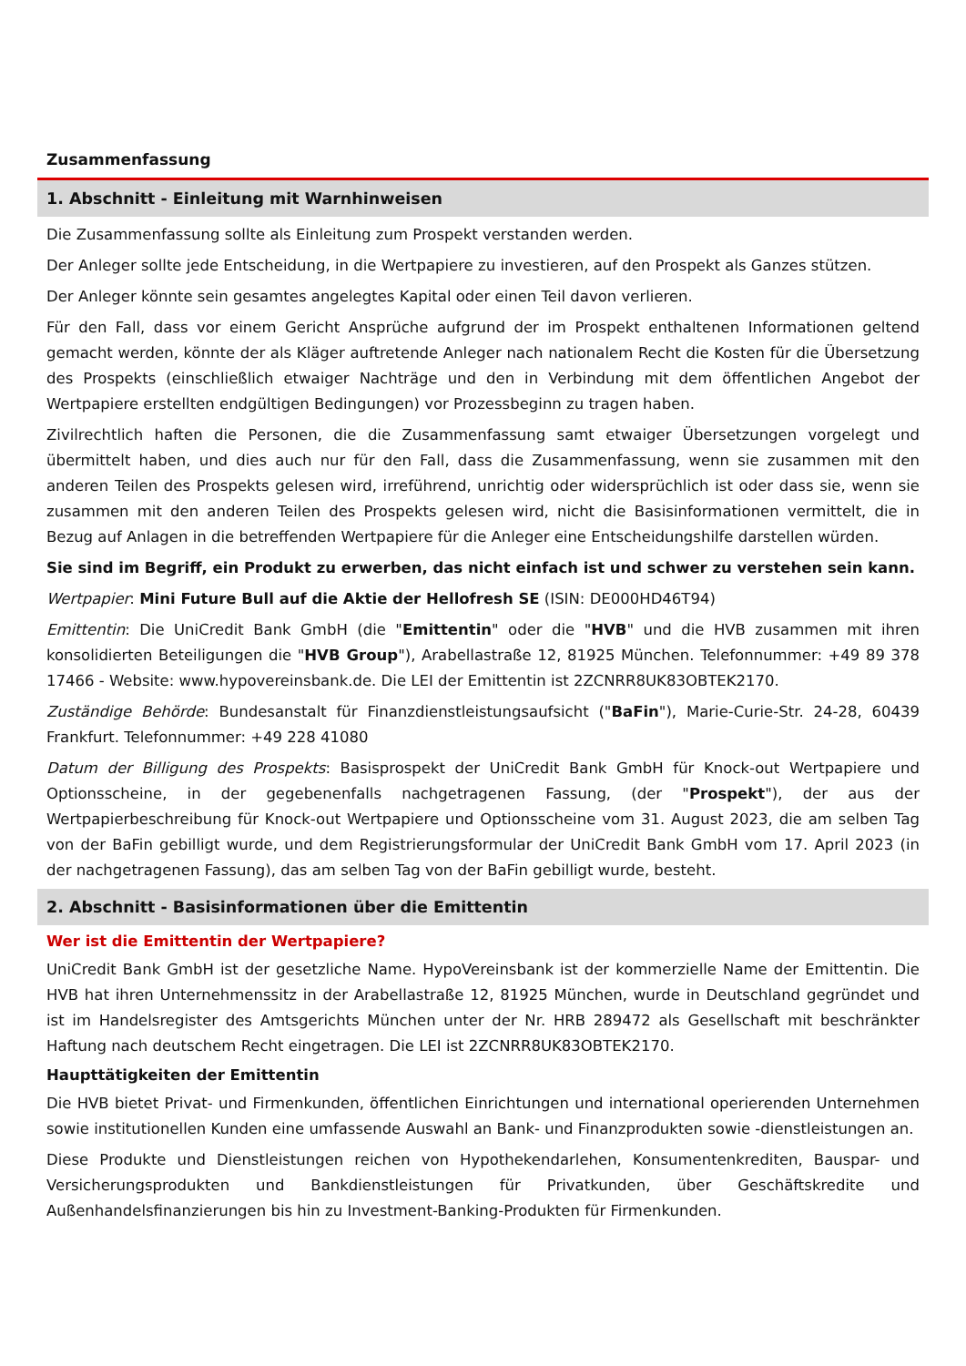Zusammenfassung
1. Abschnitt - Einleitung mit Warnhinweisen
Die Zusammenfassung sollte als Einleitung zum Prospekt verstanden werden.
Der Anleger sollte jede Entscheidung, in die Wertpapiere zu investieren, auf den Prospekt als Ganzes stützen.
Der Anleger könnte sein gesamtes angelegtes Kapital oder einen Teil davon verlieren.
Für den Fall, dass vor einem Gericht Ansprüche aufgrund der im Prospekt enthaltenen Informationen geltend gemacht werden, könnte der als Kläger auftretende Anleger nach nationalem Recht die Kosten für die Übersetzung des Prospekts (einschließlich etwaiger Nachträge und den in Verbindung mit dem öffentlichen Angebot der Wertpapiere erstellten endgültigen Bedingungen) vor Prozessbeginn zu tragen haben.
Zivilrechtlich haften die Personen, die die Zusammenfassung samt etwaiger Übersetzungen vorgelegt und übermittelt haben, und dies auch nur für den Fall, dass die Zusammenfassung, wenn sie zusammen mit den anderen Teilen des Prospekts gelesen wird, irreführend, unrichtig oder widersprüchlich ist oder dass sie, wenn sie zusammen mit den anderen Teilen des Prospekts gelesen wird, nicht die Basisinformationen vermittelt, die in Bezug auf Anlagen in die betreffenden Wertpapiere für die Anleger eine Entscheidungshilfe darstellen würden.
Sie sind im Begriff, ein Produkt zu erwerben, das nicht einfach ist und schwer zu verstehen sein kann.
Wertpapier: Mini Future Bull auf die Aktie der Hellofresh SE (ISIN: DE000HD46T94)
Emittentin: Die UniCredit Bank GmbH (die "Emittentin" oder die "HVB" und die HVB zusammen mit ihren konsolidierten Beteiligungen die "HVB Group"), Arabellastraße 12, 81925 München. Telefonnummer: +49 89 378 17466 - Website: www.hypovereinsbank.de. Die LEI der Emittentin ist 2ZCNRR8UK83OBTEK2170.
Zuständige Behörde: Bundesanstalt für Finanzdienstleistungsaufsicht ("BaFin"), Marie-Curie-Str. 24-28, 60439 Frankfurt. Telefonnummer: +49 228 41080
Datum der Billigung des Prospekts: Basisprospekt der UniCredit Bank GmbH für Knock-out Wertpapiere und Optionsscheine, in der gegebenenfalls nachgetragenen Fassung, (der "Prospekt"), der aus der Wertpapierbeschreibung für Knock-out Wertpapiere und Optionsscheine vom 31. August 2023, die am selben Tag von der BaFin gebilligt wurde, und dem Registrierungsformular der UniCredit Bank GmbH vom 17. April 2023 (in der nachgetragenen Fassung), das am selben Tag von der BaFin gebilligt wurde, besteht.
2. Abschnitt - Basisinformationen über die Emittentin
Wer ist die Emittentin der Wertpapiere?
UniCredit Bank GmbH ist der gesetzliche Name. HypoVereinsbank ist der kommerzielle Name der Emittentin. Die HVB hat ihren Unternehmenssitz in der Arabellastraße 12, 81925 München, wurde in Deutschland gegründet und ist im Handelsregister des Amtsgerichts München unter der Nr. HRB 289472 als Gesellschaft mit beschränkter Haftung nach deutschem Recht eingetragen. Die LEI ist 2ZCNRR8UK83OBTEK2170.
Haupttätigkeiten der Emittentin
Die HVB bietet Privat- und Firmenkunden, öffentlichen Einrichtungen und international operierenden Unternehmen sowie institutionellen Kunden eine umfassende Auswahl an Bank- und Finanzprodukten sowie -dienstleistungen an.
Diese Produkte und Dienstleistungen reichen von Hypothekendarlehen, Konsumentenkrediten, Bauspar- und Versicherungsprodukten und Bankdienstleistungen für Privatkunden, über Geschäftskredite und Außenhandelsfinanzierungen bis hin zu Investment-Banking-Produkten für Firmenkunden.